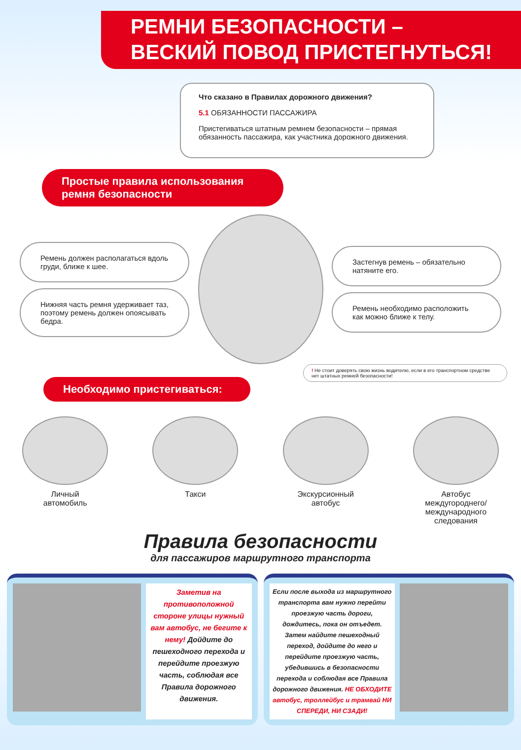РЕМНИ БЕЗОПАСНОСТИ –
ВЕСКИЙ ПОВОД ПРИСТЕГНУТЬСЯ!
Что сказано в Правилах дорожного движения?
5.1 ОБЯЗАННОСТИ ПАССАЖИРА
Пристегиваться штатным ремнем безопасности – прямая обязанность пассажира, как участника дорожного движения.
Простые правила использования ремня безопасности
Ремень должен располагаться вдоль груди, ближе к шее.
Нижняя часть ремня удерживает таз, поэтому ремень должен опоясывать бедра.
Застегнув ремень – обязательно натяните его.
Ремень необходимо расположить как можно ближе к телу.
! Не стоит доверять свою жизнь водителю, если в его транспортном средстве нет штатных ремней безопасности!
Необходимо пристегиваться:
Личный
автомобиль
Такси Экскурсионный
автобус
Автобус
междугороднего/
международного
следования
Правила безопасности
для пассажиров маршрутного транспорта
Заметив на противоположной стороне улицы нужный вам автобус, не бегите к нему! Дойдите до пешеходного перехода и перейдите проезжую часть, соблюдая все Правила дорожного движения.
Если после выхода из маршрутного транспорта вам нужно перейти проезжую часть дороги, дождитесь, пока он отъедет. Затем найдите пешеходный переход, дойдите до него и перейдите проезжую часть, убедившись в безопасности перехода и соблюдая все Правила дорожного движения. НЕ ОБХОДИТЕ автобус, троллейбус и трамвай НИ СПЕРЕДИ, НИ СЗАДИ!